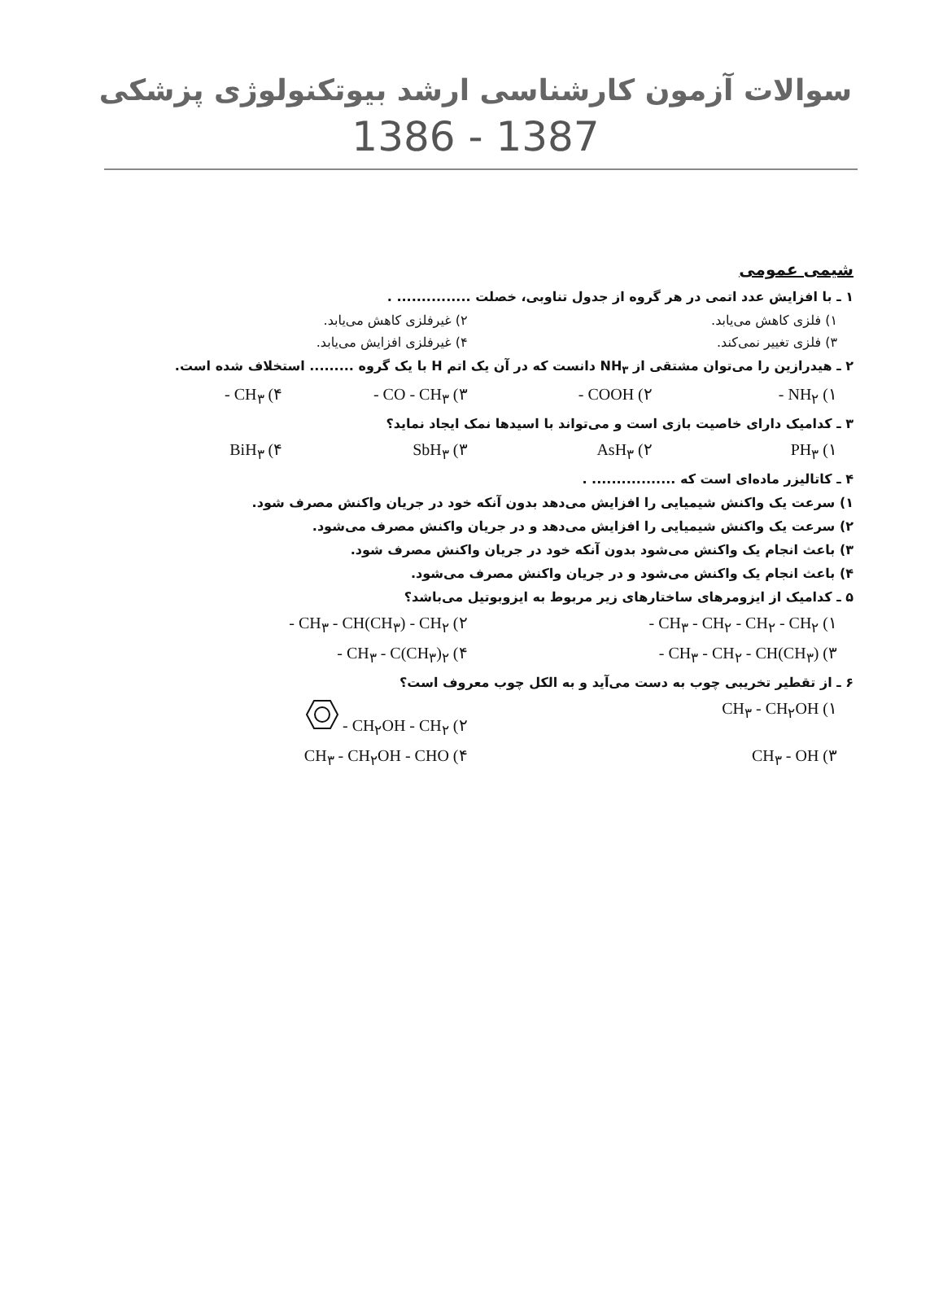سوالات آزمون کارشناسی ارشد بیوتکنولوژی پزشکی
1386 - 1387
شیمی عمومی
۱ ـ با افزایش عدد اتمی در هر گروه از جدول تناوبی، خصلت ............... .
۱) فلزی کاهش می‌یابد. ۲) غیرفلزی کاهش می‌یابد.
۳) فلزی تغییر نمی‌کند. ۴) غیرفلزی افزایش می‌یابد.
۲ ـ هیدرازین را می‌توان مشتقی از NH<sub>۳</sub> دانست که در آن یک اتم H با یک گروه ......... استخلاف شده است.
۱) NH<sub>۲</sub> - ۲) COOH - ۳) CO - CH<sub>۳</sub> - ۴) CH<sub>۳</sub> -
۳ ـ کدامیک دارای خاصیت بازی است و می‌تواند با اسیدها نمک ایجاد نماید؟
۱) PH<sub>۳</sub> ۲) AsH<sub>۳</sub> ۳) SbH<sub>۳</sub> ۴) BiH<sub>۳</sub>
۴ ـ کاتالیزر ماده‌ای است که ................. .
۱) سرعت یک واکنش شیمیایی را افزایش می‌دهد بدون آنکه خود در جریان واکنش مصرف شود.
۲) سرعت یک واکنش شیمیایی را افزایش می‌دهد و در جریان واکنش مصرف می‌شود.
۳) باعث انجام یک واکنش می‌شود بدون آنکه خود در جریان واکنش مصرف شود.
۴) باعث انجام یک واکنش می‌شود و در جریان واکنش مصرف می‌شود.
۵ ـ کدامیک از ایزومرهای ساختارهای زیر مربوط به ایزوبوتیل می‌باشد؟
۱) CH<sub>۳</sub> - CH<sub>۲</sub> - CH<sub>۲</sub> - CH<sub>۲</sub> - ۲) CH<sub>۳</sub> - CH(CH<sub>۳</sub>) - CH<sub>۲</sub> -
۳) CH<sub>۳</sub> - CH<sub>۲</sub> - CH(CH<sub>۳</sub>) - ۴) CH<sub>۳</sub> - C(CH<sub>۳</sub>)<sub>۲</sub> -
۶ ـ از تقطیر تخریبی چوب به دست می‌آید و به الکل چوب معروف است؟
۱) CH<sub>۳</sub> - CH<sub>۲</sub>OH ۲) CH<sub>۲</sub>OH - CH<sub>۲</sub> -
۳) CH<sub>۳</sub> - OH ۴) CH<sub>۳</sub> - CH<sub>۲</sub>OH - CHO